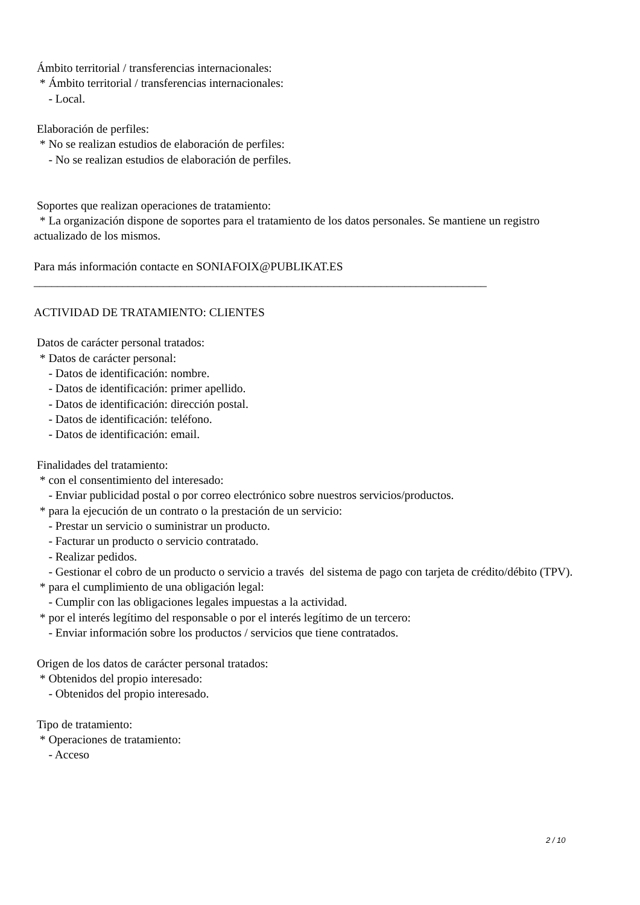Ámbito territorial / transferencias internacionales: * Ámbito territorial / transferencias internacionales: - Local. Elaboración de perfiles: * No se realizan estudios de elaboración de perfiles: - No se realizan estudios de elaboración de perfiles. Soportes que realizan operaciones de tratamiento: * La organización dispone de soportes para el tratamiento de los datos personales. Se mantiene un registro actualizado de los mismos. Para más información contacte en SONIAFOIX@PUBLIKAT.ES _____________________________________________________________________________ ACTIVIDAD DE TRATAMIENTO: CLIENTES Datos de carácter personal tratados: * Datos de carácter personal: - Datos de identificación: nombre. - Datos de identificación: primer apellido. - Datos de identificación: dirección postal. - Datos de identificación: teléfono. - Datos de identificación: email. Finalidades del tratamiento: * con el consentimiento del interesado: - Enviar publicidad postal o por correo electrónico sobre nuestros servicios/productos. * para la ejecución de un contrato o la prestación de un servicio: - Prestar un servicio o suministrar un producto. - Facturar un producto o servicio contratado. - Realizar pedidos. - Gestionar el cobro de un producto o servicio a través del sistema de pago con tarjeta de crédito/débito (TPV). * para el cumplimiento de una obligación legal: - Cumplir con las obligaciones legales impuestas a la actividad. * por el interés legítimo del responsable o por el interés legítimo de un tercero: - Enviar información sobre los productos / servicios que tiene contratados. Origen de los datos de carácter personal tratados: * Obtenidos del propio interesado: - Obtenidos del propio interesado. Tipo de tratamiento: * Operaciones de tratamiento: - Acceso
2 / 10